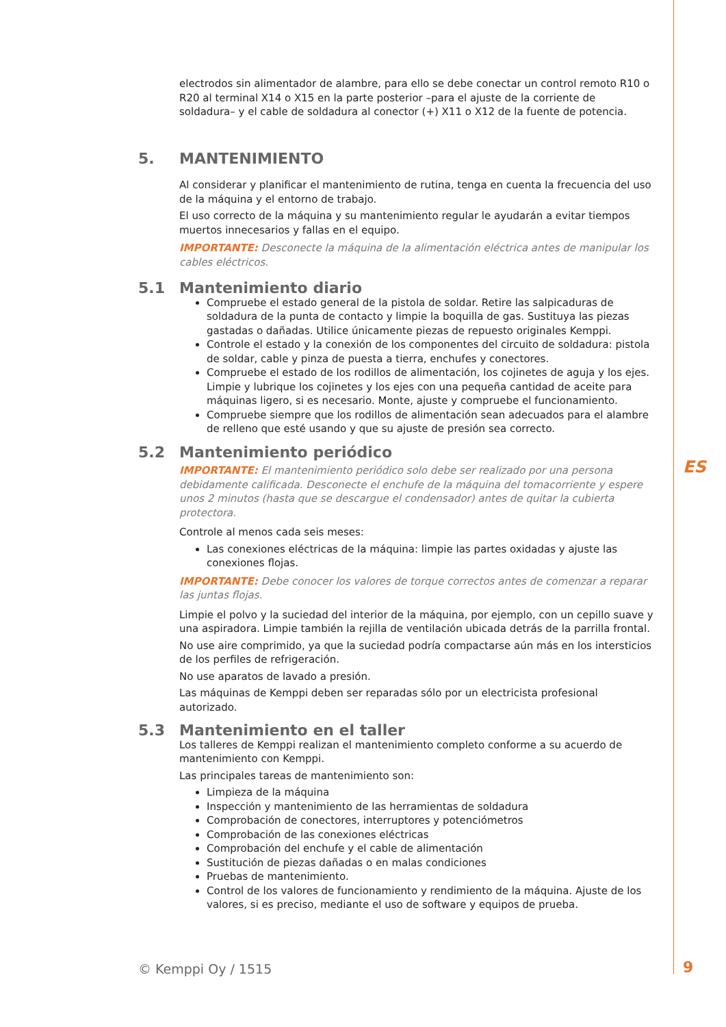electrodos sin alimentador de alambre, para ello se debe conectar un control remoto R10 o R20 al terminal X14 o X15 en la parte posterior –para el ajuste de la corriente de soldadura– y el cable de soldadura al conector (+) X11 o X12 de la fuente de potencia.
5. MANTENIMIENTO
Al considerar y planificar el mantenimiento de rutina, tenga en cuenta la frecuencia del uso de la máquina y el entorno de trabajo.
El uso correcto de la máquina y su mantenimiento regular le ayudarán a evitar tiempos muertos innecesarios y fallas en el equipo.
IMPORTANTE: Desconecte la máquina de la alimentación eléctrica antes de manipular los cables eléctricos.
5.1 Mantenimiento diario
Compruebe el estado general de la pistola de soldar. Retire las salpicaduras de soldadura de la punta de contacto y limpie la boquilla de gas. Sustituya las piezas gastadas o dañadas. Utilice únicamente piezas de repuesto originales Kemppi.
Controle el estado y la conexión de los componentes del circuito de soldadura: pistola de soldar, cable y pinza de puesta a tierra, enchufes y conectores.
Compruebe el estado de los rodillos de alimentación, los cojinetes de aguja y los ejes. Limpie y lubrique los cojinetes y los ejes con una pequeña cantidad de aceite para máquinas ligero, si es necesario. Monte, ajuste y compruebe el funcionamiento.
Compruebe siempre que los rodillos de alimentación sean adecuados para el alambre de relleno que esté usando y que su ajuste de presión sea correcto.
5.2 Mantenimiento periódico
IMPORTANTE: El mantenimiento periódico solo debe ser realizado por una persona debidamente calificada. Desconecte el enchufe de la máquina del tomacorriente y espere unos 2 minutos (hasta que se descargue el condensador) antes de quitar la cubierta protectora.
Controle al menos cada seis meses:
Las conexiones eléctricas de la máquina: limpie las partes oxidadas y ajuste las conexiones flojas.
IMPORTANTE: Debe conocer los valores de torque correctos antes de comenzar a reparar las juntas flojas.
Limpie el polvo y la suciedad del interior de la máquina, por ejemplo, con un cepillo suave y una aspiradora. Limpie también la rejilla de ventilación ubicada detrás de la parrilla frontal.
No use aire comprimido, ya que la suciedad podría compactarse aún más en los intersticios de los perfiles de refrigeración.
No use aparatos de lavado a presión.
Las máquinas de Kemppi deben ser reparadas sólo por un electricista profesional autorizado.
5.3 Mantenimiento en el taller
Los talleres de Kemppi realizan el mantenimiento completo conforme a su acuerdo de mantenimiento con Kemppi.
Las principales tareas de mantenimiento son:
Limpieza de la máquina
Inspección y mantenimiento de las herramientas de soldadura
Comprobación de conectores, interruptores y potenciómetros
Comprobación de las conexiones eléctricas
Comprobación del enchufe y el cable de alimentación
Sustitución de piezas dañadas o en malas condiciones
Pruebas de mantenimiento.
Control de los valores de funcionamiento y rendimiento de la máquina. Ajuste de los valores, si es preciso, mediante el uso de software y equipos de prueba.
ES
© Kemppi Oy / 1515 9